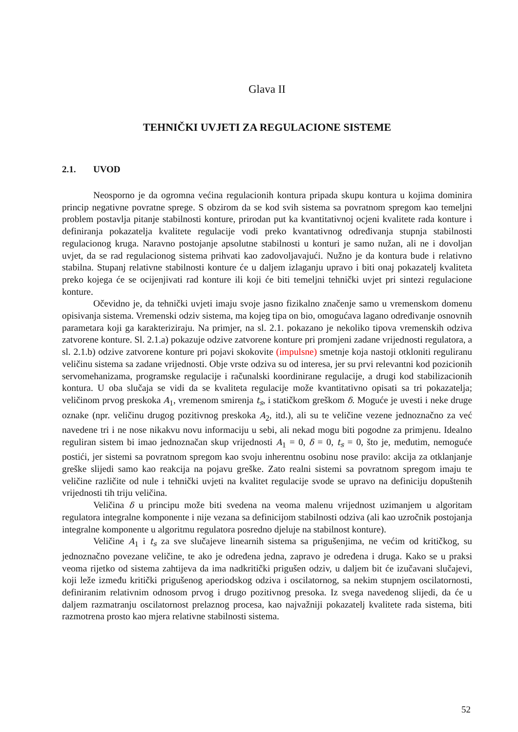Glava II
TEHNIČKI UVJETI ZA REGULACIONE SISTEME
2.1. UVOD
Neosporno je da ogromna većina regulacionih kontura pripada skupu kontura u kojima dominira princip negativne povratne sprege. S obzirom da se kod svih sistema sa povratnom spregom kao temeljni problem postavlja pitanje stabilnosti konture, prirodan put ka kvantitativnoj ocjeni kvalitete rada konture i definiranja pokazatelja kvalitete regulacije vodi preko kvantativnog određivanja stupnja stabilnosti regulacionog kruga. Naravno postojanje apsolutne stabilnosti u konturi je samo nužan, ali ne i dovoljan uvjet, da se rad regulacionog sistema prihvati kao zadovoljavajući. Nužno je da kontura bude i relativno stabilna. Stupanj relativne stabilnosti konture će u daljem izlaganju upravo i biti onaj pokazatelj kvaliteta preko kojega će se ocijenjivati rad konture ili koji će biti temeljni tehnički uvjet pri sintezi regulacione konture.
Očevidno je, da tehnički uvjeti imaju svoje jasno fizikalno značenje samo u vremenskom domenu opisivanja sistema. Vremenski odziv sistema, ma kojeg tipa on bio, omogućava lagano određivanje osnovnih parametara koji ga karakteriziraju. Na primjer, na sl. 2.1. pokazano je nekoliko tipova vremenskih odziva zatvorene konture. Sl. 2.1.a) pokazuje odzive zatvorene konture pri promjeni zadane vrijednosti regulatora, a sl. 2.1.b) odzive zatvorene konture pri pojavi skokovite (impulsne) smetnje koja nastoji otkloniti reguliranu veličinu sistema sa zadane vrijednosti. Obje vrste odziva su od interesa, jer su prvi relevantni kod pozicionih servomehanizama, programske regulacije i računalski koordinirane regulacije, a drugi kod stabilizacionih kontura. U oba slučaja se vidi da se kvaliteta regulacije može kvantitativno opisati sa tri pokazatelja; veličinom prvog preskoka A<sub>1</sub>, vremenom smirenja t<sub>s</sub>, i statičkom greškom δ. Moguće je uvesti i neke druge oznake (npr. veličinu drugog pozitivnog preskoka A<sub>2</sub>, itd.), ali su te veličine vezene jednoznačno za već navedene tri i ne nose nikakvu novu informaciju u sebi, ali nekad mogu biti pogodne za primjenu. Idealno reguliran sistem bi imao jednoznačan skup vrijednosti A<sub>1</sub> = 0, δ = 0, t<sub>s</sub> = 0, što je, međutim, nemoguće postići, jer sistemi sa povratnom spregom kao svoju inherentnu osobinu nose pravilo: akcija za otklanjanje greške slijedi samo kao reakcija na pojavu greške. Zato realni sistemi sa povratnom spregom imaju te veličine različite od nule i tehnički uvjeti na kvalitet regulacije svode se upravo na definiciju dopuštenih vrijednosti tih triju veličina.
Veličina δ u principu može biti svedena na veoma malenu vrijednost uzimanjem u algoritam regulatora integralne komponente i nije vezana sa definicijom stabilnosti odziva (ali kao uzročnik postojanja integralne komponente u algoritmu regulatora posredno djeluje na stabilnost konture).
Veličine A<sub>1</sub> i t<sub>s</sub> za sve slučajeve linearnih sistema sa prigušenjima, ne većim od kritičkog, su jednoznačno povezane veličine, te ako je određena jedna, zapravo je određena i druga. Kako se u praksi veoma rijetko od sistema zahtijeva da ima nadkritički prigušen odziv, u daljem bit će izučavani slučajevi, koji leže između kritički prigušenog aperiodskog odziva i oscilatornog, sa nekim stupnjem oscilatornosti, definiranim relativnim odnosom prvog i drugo pozitivnog presoka. Iz svega navedenog slijedi, da će u daljem razmatranju oscilatornost prelaznog procesa, kao najvažniji pokazatelj kvalitete rada sistema, biti razmotrena prosto kao mjera relativne stabilnosti sistema.
52